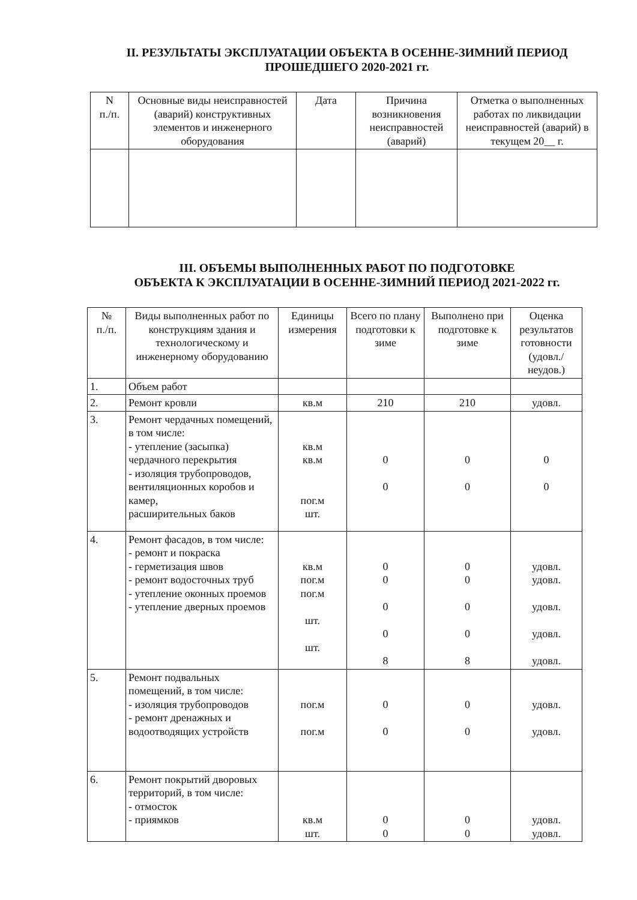II. РЕЗУЛЬТАТЫ ЭКСПЛУАТАЦИИ ОБЪЕКТА В ОСЕННЕ-ЗИМНИЙ ПЕРИОД
ПРОШЕДШЕГО 2020-2021 гг.
| N п./п. | Основные виды неисправностей (аварий) конструктивных элементов и инженерного оборудования | Дата | Причина возникновения неисправностей (аварий) | Отметка о выполненных работах по ликвидации неисправностей (аварий) в текущем 20__ г. |
| --- | --- | --- | --- | --- |
III. ОБЪЕМЫ ВЫПОЛНЕННЫХ РАБОТ ПО ПОДГОТОВКЕ
ОБЪЕКТА К ЭКСПЛУАТАЦИИ В ОСЕННЕ-ЗИМНИЙ ПЕРИОД 2021-2022 гг.
| № п./п. | Виды выполненных работ по конструкциям здания и технологическому и инженерному оборудованию | Единицы измерения | Всего по плану подготовки к зиме | Выполнено при подготовке к зиме | Оценка результатов готовности (удовл./ неудов.) |
| --- | --- | --- | --- | --- | --- |
| 1. | Объем работ | | | | |
| 2. | Ремонт кровли | кв.м | 210 | 210 | удовл. |
| 3. | Ремонт чердачных помещений, в том числе: - утепление (засыпка) чердачного перекрытия - изоляция трубопроводов, вентиляционных коробов и камер, расширительных баков | кв.м кв.м пог.м шт. | 0 0 | 0 0 | 0 0 |
| 4. | Ремонт фасадов, в том числе: - ремонт и покраска - герметизация швов - ремонт водосточных труб - утепление оконных проемов - утепление дверных проемов | кв.м пог.м пог.м шт. шт. | 0 0 0 0 8 | 0 0 0 0 8 | удовл. удовл. удовл. удовл. удовл. |
| 5. | Ремонт подвальных помещений, в том числе: - изоляция трубопроводов - ремонт дренажных и водоотводящих устройств | пог.м пог.м | 0 0 | 0 0 | удовл. удовл. |
| 6. | Ремонт покрытий дворовых территорий, в том числе: - отмосток - приямков | кв.м шт. | 0 0 | 0 0 | удовл. удовл. |